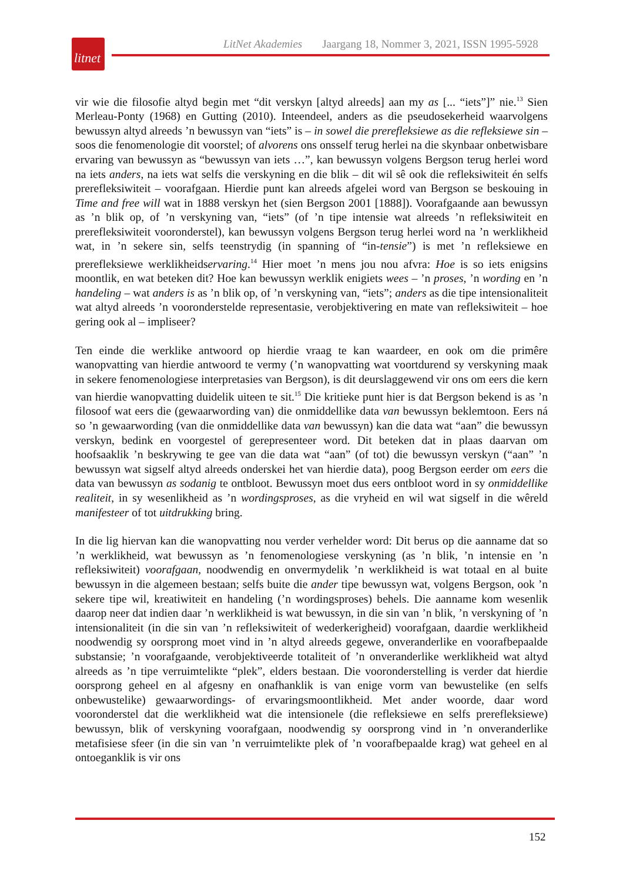litnet
LitNet Akademies Jaargang 18, Nommer 3, 2021, ISSN 1995-5928
vir wie die filosofie altyd begin met “dit verskyn [altyd alreeds] aan my as [... “iets”]” nie.<sup>13</sup> Sien Merleau-Ponty (1968) en Gutting (2010). Inteendeel, anders as die pseudosekerheid waarvolgens bewussyn altyd alreeds ’n bewussyn van “iets” is – in sowel die prerefleksiewe as die refleksiewe sin – soos die fenomenologie dit voorstel; of alvorens ons onsself terug herlei na die skynbaar onbetwisbare ervaring van bewussyn as “bewussyn van iets …”, kan bewussyn volgens Bergson terug herlei word na iets anders, na iets wat selfs die verskyning en die blik – dit wil sê ook die refleksiwiteit én selfs prerefleksiwiteit – voorafgaan. Hierdie punt kan alreeds afgelei word van Bergson se beskouing in Time and free will wat in 1888 verskyn het (sien Bergson 2001 [1888]). Voorafgaande aan bewussyn as ’n blik op, of ’n verskyning van, “iets” (of ’n tipe intensie wat alreeds ’n refleksiwiteit en prerefleksiwiteit vooronderstel), kan bewussyn volgens Bergson terug herlei word na ’n werklikheid wat, in ’n sekere sin, selfs teenstrydig (in spanning of “in-tensie”) is met ’n refleksiewe en prerefleksiewe werklikheidservaring.<sup>14</sup> Hier moet ’n mens jou nou afvra: Hoe is so iets enigsins moontlik, en wat beteken dit? Hoe kan bewussyn werklik enigiets wees – ’n proses, ’n wording en ’n handeling – wat anders is as ’n blik op, of ’n verskyning van, “iets”; anders as die tipe intensionaliteit wat altyd alreeds ’n vooronderstelde representasie, verobjektivering en mate van refleksiwiteit – hoe gering ook al – impliseer?
Ten einde die werklike antwoord op hierdie vraag te kan waardeer, en ook om die primêre wanopvatting van hierdie antwoord te vermy (’n wanopvatting wat voortdurend sy verskyning maak in sekere fenomenologiese interpretasies van Bergson), is dit deurslaggewend vir ons om eers die kern van hierdie wanopvatting duidelik uiteen te sit.<sup>15</sup> Die kritieke punt hier is dat Bergson bekend is as ’n filosoof wat eers die (gewaarwording van) die onmiddellike data van bewussyn beklemtoon. Eers ná so ’n gewaarwording (van die onmiddellike data van bewussyn) kan die data wat “aan” die bewussyn verskyn, bedink en voorgestel of gerepresenteer word. Dit beteken dat in plaas daarvan om hoofsaaklik ’n beskrywing te gee van die data wat “aan” (of tot) die bewussyn verskyn (“aan” ’n bewussyn wat sigself altyd alreeds onderskei het van hierdie data), poog Bergson eerder om eers die data van bewussyn as sodanig te ontbloot. Bewussyn moet dus eers ontbloot word in sy onmiddellike realiteit, in sy wesenlikheid as ’n wordingsproses, as die vryheid en wil wat sigself in die wêreld manifesteer of tot uitdrukking bring.
In die lig hiervan kan die wanopvatting nou verder verhelder word: Dit berus op die aanname dat so ’n werklikheid, wat bewussyn as ’n fenomenologiese verskyning (as ’n blik, ’n intensie en ’n refleksiwiteit) voorafgaan, noodwendig en onvermydelik ’n werklikheid is wat totaal en al buite bewussyn in die algemeen bestaan; selfs buite die ander tipe bewussyn wat, volgens Bergson, ook ’n sekere tipe wil, kreatiwiteit en handeling (’n wordingsproses) behels. Die aanname kom wesenlik daarop neer dat indien daar ’n werklikheid is wat bewussyn, in die sin van ’n blik, ’n verskyning of ’n intensionaliteit (in die sin van ’n refleksiwiteit of wederkerigheid) voorafgaan, daardie werklikheid noodwendig sy oorsprong moet vind in ’n altyd alreeds gegewe, onveranderlike en voorafbepaalde substansie; ’n voorafgaande, verobjektiveerde totaliteit of ’n onveranderlike werklikheid wat altyd alreeds as ’n tipe verruimtelikte “plek”, elders bestaan. Die vooronderstelling is verder dat hierdie oorsprong geheel en al afgesny en onafhanklik is van enige vorm van bewustelike (en selfs onbewustelike) gewaarwordings- of ervaringsmoontlikheid. Met ander woorde, daar word vooronderstel dat die werklikheid wat die intensionele (die refleksiewe en selfs prerefleksiewe) bewussyn, blik of verskyning voorafgaan, noodwendig sy oorsprong vind in ’n onveranderlike metafisiese sfeer (in die sin van ’n verruimtelikte plek of ’n voorafbepaalde krag) wat geheel en al ontoeganklik is vir ons
152